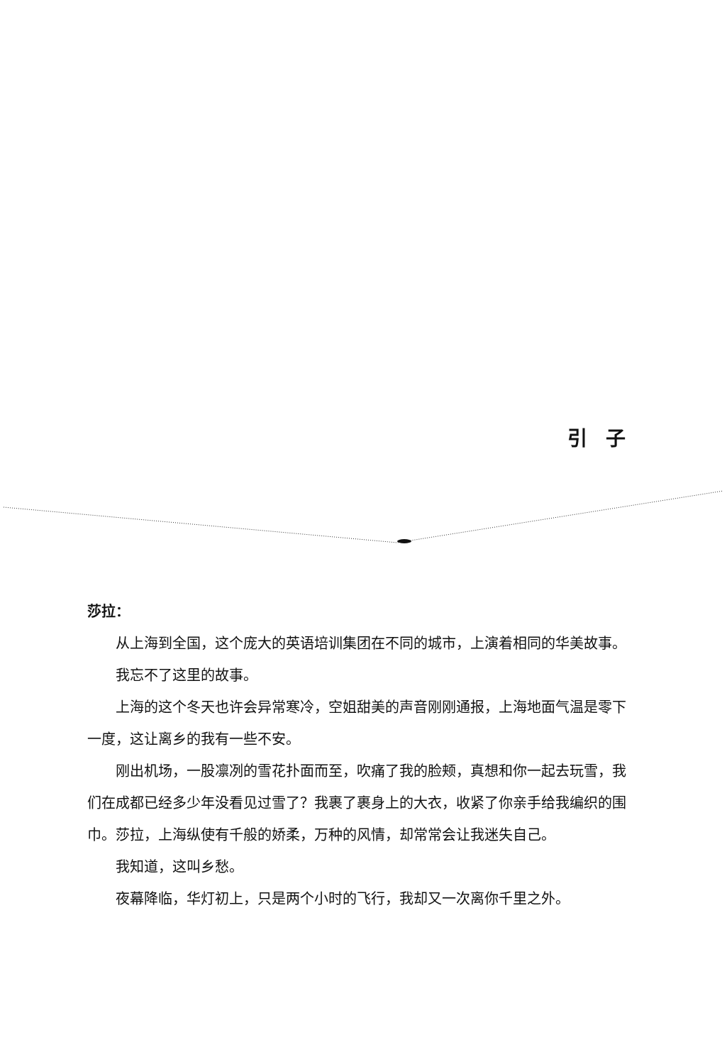引 子
莎拉：
从上海到全国，这个庞大的英语培训集团在不同的城市，上演着相同的华美故事。
我忘不了这里的故事。
上海的这个冬天也许会异常寒冷，空姐甜美的声音刚刚通报，上海地面气温是零下一度，这让离乡的我有一些不安。
刚出机场，一股凛冽的雪花扑面而至，吹痛了我的脸颊，真想和你一起去玩雪，我们在成都已经多少年没看见过雪了？我裹了裹身上的大衣，收紧了你亲手给我编织的围巾。莎拉，上海纵使有千般的娇柔，万种的风情，却常常会让我迷失自己。
我知道，这叫乡愁。
夜幕降临，华灯初上，只是两个小时的飞行，我却又一次离你千里之外。